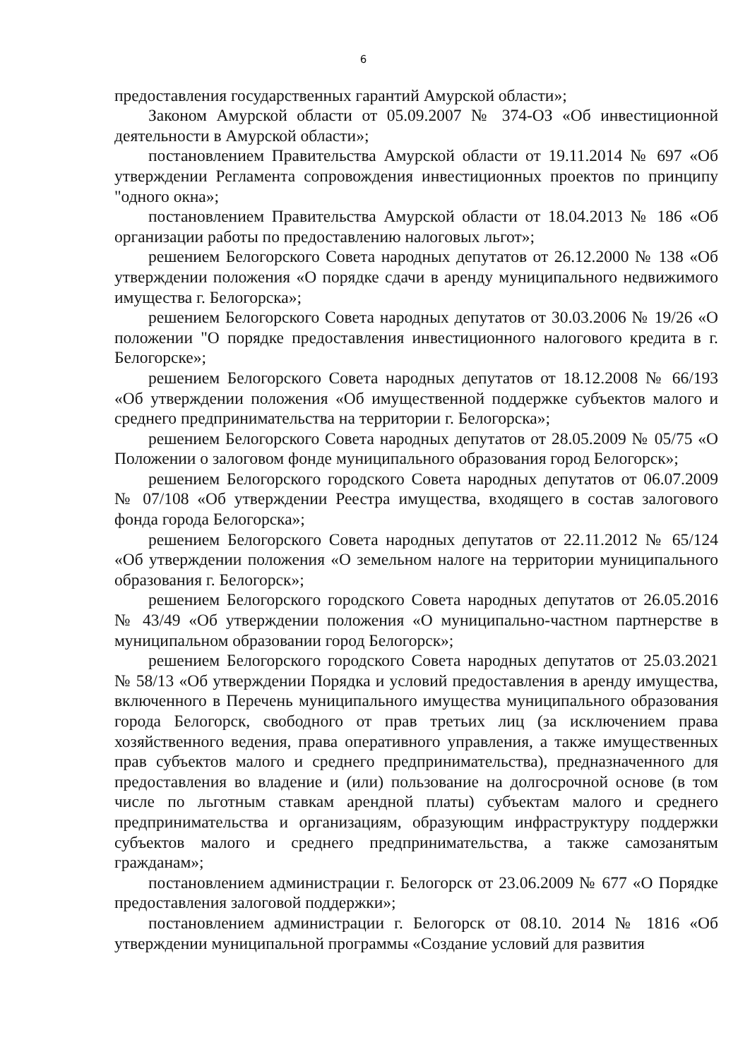6
предоставления государственных гарантий Амурской области»;
Законом Амурской области от 05.09.2007 № 374-ОЗ «Об инвестиционной деятельности в Амурской области»;
постановлением Правительства Амурской области от 19.11.2014 № 697 «Об утверждении Регламента сопровождения инвестиционных проектов по принципу "одного окна»;
постановлением Правительства Амурской области от 18.04.2013 № 186 «Об организации работы по предоставлению налоговых льгот»;
решением Белогорского Совета народных депутатов от 26.12.2000 № 138 «Об утверждении положения «О порядке сдачи в аренду муниципального недвижимого имущества г. Белогорска»;
решением Белогорского Совета народных депутатов от 30.03.2006 № 19/26 «О положении "О порядке предоставления инвестиционного налогового кредита в г. Белогорске»;
решением Белогорского Совета народных депутатов от 18.12.2008 № 66/193 «Об утверждении положения «Об имущественной поддержке субъектов малого и среднего предпринимательства на территории г. Белогорска»;
решением Белогорского Совета народных депутатов от 28.05.2009 № 05/75 «О Положении о залоговом фонде муниципального образования город Белогорск»;
решением Белогорского городского Совета народных депутатов от 06.07.2009 № 07/108 «Об утверждении Реестра имущества, входящего в состав залогового фонда города Белогорска»;
решением Белогорского Совета народных депутатов от 22.11.2012 № 65/124 «Об утверждении положения «О земельном налоге на территории муниципального образования г. Белогорск»;
решением Белогорского городского Совета народных депутатов от 26.05.2016 № 43/49 «Об утверждении положения «О муниципально-частном партнерстве в муниципальном образовании город Белогорск»;
решением Белогорского городского Совета народных депутатов от 25.03.2021 № 58/13 «Об утверждении Порядка и условий предоставления в аренду имущества, включенного в Перечень муниципального имущества муниципального образования города Белогорск, свободного от прав третьих лиц (за исключением права хозяйственного ведения, права оперативного управления, а также имущественных прав субъектов малого и среднего предпринимательства), предназначенного для предоставления во владение и (или) пользование на долгосрочной основе (в том числе по льготным ставкам арендной платы) субъектам малого и среднего предпринимательства и организациям, образующим инфраструктуру поддержки субъектов малого и среднего предпринимательства, а также самозанятым гражданам»;
постановлением администрации г. Белогорск от 23.06.2009 № 677 «О Порядке предоставления залоговой поддержки»;
постановлением администрации г. Белогорск от 08.10. 2014 № 1816 «Об утверждении муниципальной программы «Создание условий для развития